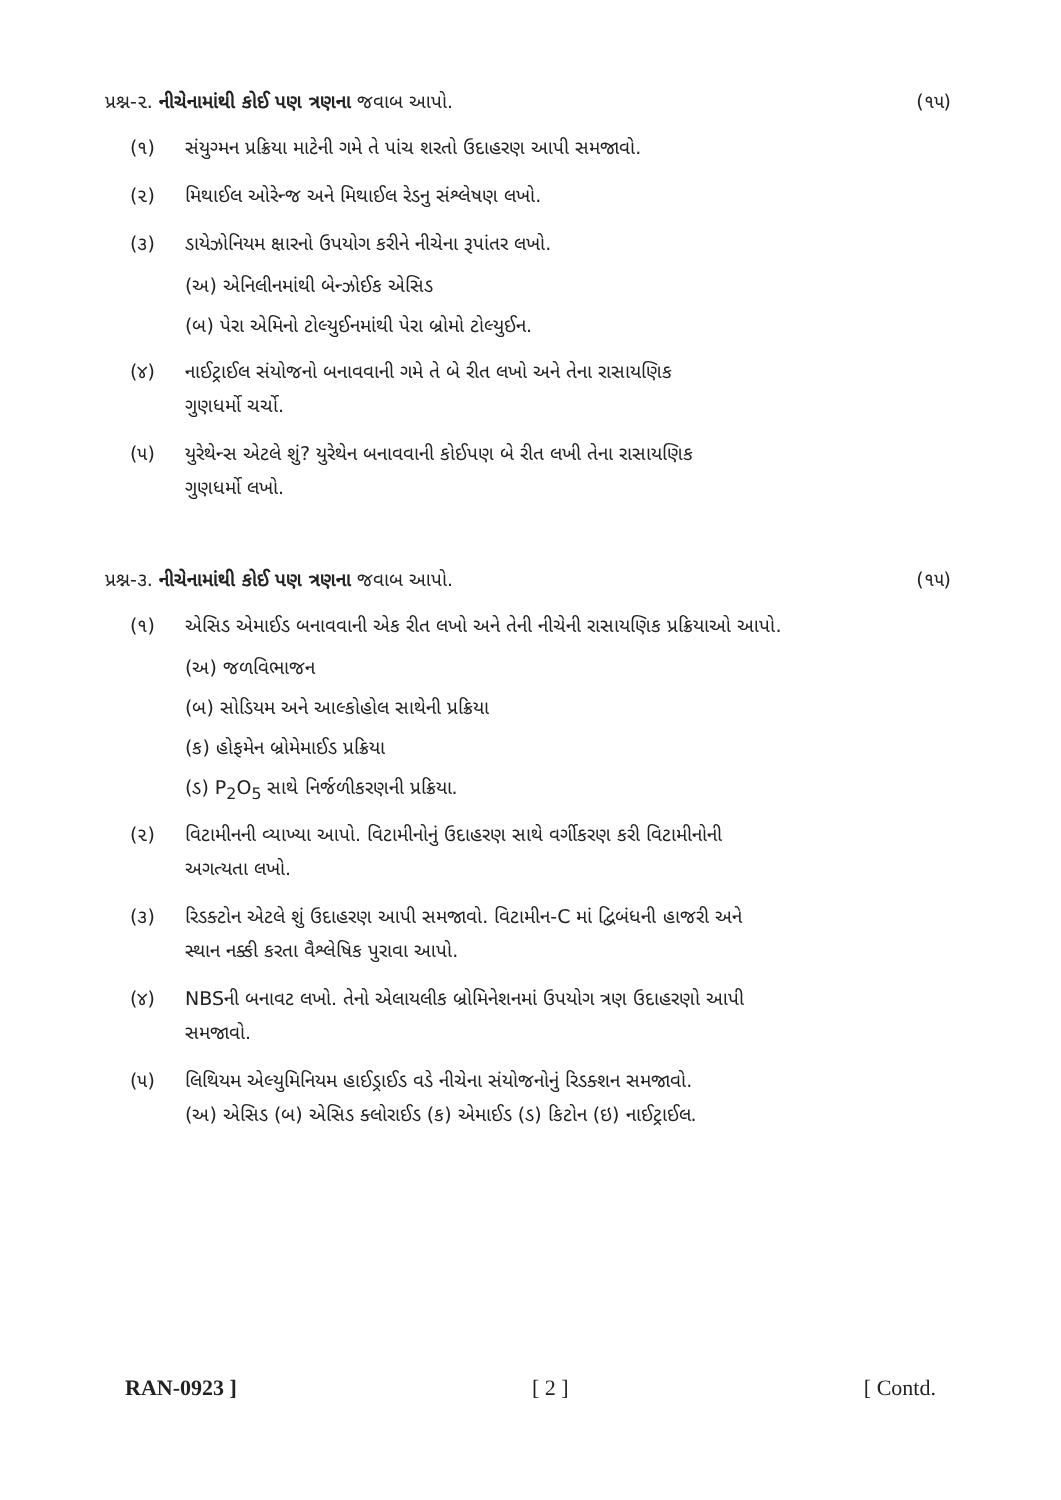પ્રશ્ન-૨. નીચેનામાંથી કોઈ પણ ત્રણના જવાબ આપો. (૧૫)
(૧) સંયુગ્મન પ્રક્રિયા માટેની ગમે તે પાંચ શરતો ઉદાહરણ આપી સમજાવો.
(૨) મિથાઈલ ઓરેન્જ અને મિથાઈલ રેડનુ સંશ્લેષણ લખો.
(૩) ડાયેઝોનિયમ ક્ષારનો ઉપયોગ કરીને નીચેના રૂપાંતર લખો.
(અ) એનિલીનમાંથી બેન્ઝોઈક એસિડ
(બ) પેરા એમિનો ટોલ્યુઈનમાંથી પેરા બ્રોમો ટોલ્યુઈન.
(૪) નાઈટ્રાઈલ સંયોજનો બનાવવાની ગમે તે બે રીત લખો અને તેના રાસાયણિક
ગુણધર્મો ચર્ચો.
(૫) યુરેથેન્સ એટલે શું? યુરેથેન બનાવવાની કોઈપણ બે રીત લખી તેના રાસાયણિક
ગુણધર્મો લખો.
પ્રશ્ન-૩. નીચેનામાંથી કોઈ પણ ત્રણના જવાબ આપો. (૧૫)
(૧) એસિડ એમાઈડ બનાવવાની એક રીત લખો અને તેની નીચેની રાસાયણિક પ્રક્રિયાઓ આપો.
(અ) જળવિભાજન
(બ) સોડિયમ અને આલ્કોહોલ સાથેની પ્રક્રિયા
(ક) હોફમેન બ્રોમેમાઈડ પ્રક્રિયા
(ડ) P<sub>2</sub>O<sub>5</sub> સાથે નિર્જળીકરણની પ્રક્રિયા.
(૨) વિટામીનની વ્યાખ્યા આપો. વિટામીનોનું ઉદાહરણ સાથે વર્ગીકરણ કરી વિટામીનોની
અગત્યતા લખો.
(૩) રિડક્ટોન એટલે શું ઉદાહરણ આપી સમજાવો. વિટામીન-C માં દ્વિબંધની હાજરી અને
સ્થાન નક્કી કરતા વૈશ્લેષિક પુરાવા આપો.
(૪) NBSની બનાવટ લખો. તેનો એલાયલીક બ્રોમિનેશનમાં ઉપયોગ ત્રણ ઉદાહરણો આપી
સમજાવો.
(૫) લિથિયમ એલ્યુમિનિયમ હાઈડ્રાઈડ વડે નીચેના સંયોજનોનું રિડક્શન સમજાવો.
(અ) એસિડ (બ) એસિડ ક્લોરાઈડ (ક) એમાઈડ (ડ) કિટોન (ઇ) નાઈટ્રાઈલ.
RAN-0923 ] [ 2 ] [ Contd.